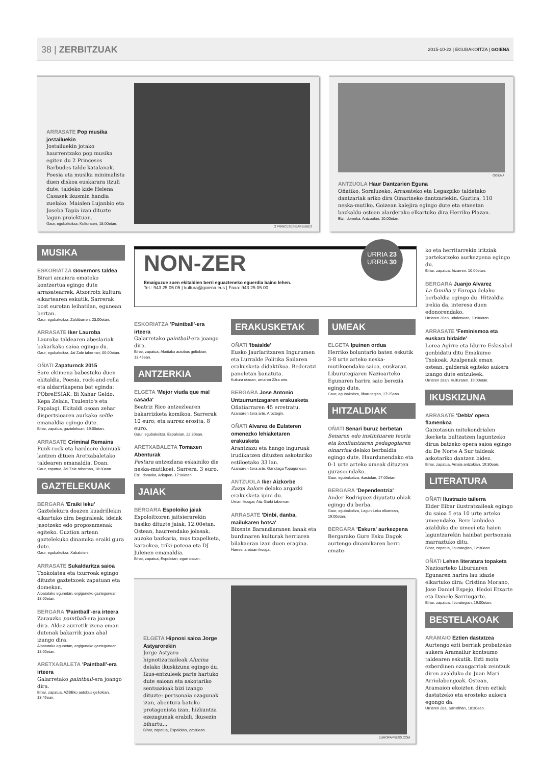38 | ZERBITZUAK
2015-10-23 | EGUBAKOITZA | GOIENA
ARRASATE Pop musika jostailuekin
Jostailuekin jotako haurrentzako pop musika egiten du 2 Princeses Barbudes talde katalanak. Poesia eta musika minimalista duen diskoa euskarara itzuli dute, taldeko kide Helena Casasek ikusmin handia zuelako. Maialen Lujanbio eta Joseba Tapia izan dituzte lagun proiektuan.
Gaur, egubakoitza, Kulturaten, 18:00etan.
2 PRINCESES BARBUDES
GOIENA
ANTZUOLA Haur Dantzarien Eguna
Oñatiko, Soraluzeko, Arrasateko eta Legazpiko taldetako dantzariak ariko dira Oinarineko dantzariekin. Guztira, 110 neska-mutiko. Goizean kalejira egingo dute eta etxeetan bazkaldu ostean alarderako elkartuko dira Herriko Plazan.
Etzi, domeka, Antzuolan, 10:00etan.
MUSIKA
ESKORIATZA Governors taldea
Birari amaiera emateko kontzertua egingo dute arrasatearrek, Atxorrotx kultura elkartearen eskutik. Sarrerak bost eurotan leihatilan, egunean bertan.
Gaur, egubakoitza, Zaldibarren, 23:00etan.
ARRASATE Iker Lauroba
Lauroba taldearen abeslariak bakarkako saioa egingo du.
Gaur, egubakoitza, Jai Zale tabernan, 00:00etan.
OÑATI Zapaturock 2015
Sare ekimena babestuko duen ekitaldia. Poesia, rock-and-rolla eta aldarrikapena bat eginda: PObreESIAK, Bi Xahar Geldo, Kepa Zelaia, Txulento's eta Papalagi. Ekitaldi osoan zehar dispertsioaren aurkako selfie emanaldia egingo dute.
Bihar, zapatua, gaztelekuan, 19:00etan.
ARRASATE Criminal Remains
Punk-rock eta hardcore doinuak lantzen dituen Aretxabaletako taldearen emanaldia. Doan.
Gaur, zapatua, Jai Zale tabernan, 18:30ean.
GAZTELEKUAK
BERGARA 'Eraiki leku'
Gaztelekura doazen kuadrillekin elkartuko dira begiraleak, ideiak jasotzeko edo proposamenak egiteko. Guztion artean gaztelekuko dinamika eraiki gura dute.
Gaur, egubakoitza, Xabaloten.
ARRASATE Sukaldaritza saioa
Txokolatea eta txurroak egingo dituzte gaztetxoek zapatuan eta domekan.
Aipatutako egunetan, ergiguneko gaztegunean, 18:00etan.
BERGARA 'Paintball'-era irteera
Zarauzko paintball-era joango dira. Aldez aurretik izena eman dutenak bakarrik joan ahal izango dira.
Aipatutako egunetan, ergiguneko gaztegunean, 18:00etan.
ARETXABALETA 'Paintball'-era irteera
Galarretako paintball-era joango dira.
Bihar, zapatua, AZBEko autobus geltokian, 13:45ean.
NON-ZER
URRIA 23
URRIA 30
Emaiguzue zuen ekitaldien berri eguazteneko eguerdia baino lehen.
Tel.: 943 25 05 05 | kultura@goiena.eus | Faxa: 943 25 05 00
ESKORIATZA 'Paintball'-era irteera
Galarretako paintball-era joango dira.
Bihar, zapatua, Akeitako autobus geltokian, 13:45ean.
ANTZERKIA
ELGETA 'Mejor viuda que mal casada'
Beatriz Rico antzezlearen bakarrizketa komikoa. Sarrerak 10 euro; eta aurrez erosita, 8 euro.
Gaur, egubakoitza, Espaloian, 22:30ean.
ARETXABALETA Tomaxen Abenturak
Festara antzezlana eskainiko die neska-mutikoei. Sarrera, 3 euro.
Etzi, domeka, Arkupen, 17:00etan.
JAIAK
BERGARA Espoloiko jaiak
Espoloitxoren jaitsierarekin hasiko dituzte jaiak, 12:00etan. Ostean, haurrendako jolasak, auzoko bazkaria, mus txapelketa, karaokea, triki-poteoa eta DJ Julenen emanaldia.
Bihar, zapatua, Espoloian, egun osoan.
ERAKUSKETAK
OÑATI 'Ibaialde'
Eusko Jaurlaritzaren Ingurumen eta Lurralde Politika Sailaren erakusketa didaktikoa. Bederatzi paneletan banatuta.
Kultura etxean, urriaren 22ra arte.
BERGARA Jose Antonio Untzurruntzagaren erakusketa
Oñatiarraren 45 erretratu.
Azaroaren 1era arte, Aroztegin.
OÑATI Alvarez de Eulateren omenezko lehiaketaren erakusketa
Arantzazu eta hango inguruak irudikatzen dituzten askotariko estiloetako 33 lan.
Azaroaren 1era arte, Gandiaga Topagunean.
ANTZUOLA Iker Aizkorbe
Zazpi kolore delako argazki erakusketa ipini du.
Urrian ikusgai, Aitz Garbi tabernan.
ARRASATE 'Dinbi, danba, mailukaren hotsa'
Bixente Barandiaranen lanak eta burdinaren kulturak herriaren bilakaeran izan duen eragina.
Harresi aretoan ikusgai.
UMEAK
ELGETA Ipuinen ordua
Herriko boluntario baten eskutik 3-8 urte arteko neska-mutikoendako saioa, euskaraz. Liburutegiaren Nazioarteko Egunaren harira saio berezia egingo dute.
Gaur, egubakoitza, liburutegian, 17:25ean.
HITZALDIAK
OÑATI Senari buruz berbetan
Senaren edo instintuaren teoria eta konfiantzaren pedagogiaren oinarriak delako berbaldia egingo dute. Haurdunendako eta 0-1 urte arteko umeak dituzten gurasoendako.
Gaur, egubakoitza, ikastolan, 17:00etan.
BERGARA 'Dependentzia'
Ander Rodriguez diputatu ohiak egingo du berba.
Gaur, egubakoitza, Lagun Leku elkartean, 19:00etan.
BERGARA 'Eskura' aurkezpena
Bergarako Gure Esku Dagok aurtengo dinamikaren berri emate-
ko eta herritarrekin iritziak partekatzeko aurkezpena egingo du.
Bihar, zapatua, Irizarren, 10:00etan.
BERGARA Juanjo Alvarez
La familia y Europa delako berbaldia egingo du. Hitzaldia irekia da, interesa duen edonorendako.
Urriaren 26an, udaletxean, 10:00etan.
ARRASATE 'Feminismoa eta euskara bidaide'
Lorea Agirre eta Idurre Eskisabel gonbidatu ditu Emakume Txokoak. Azalpenak eman ostean, galderak egiteko aukera izango dute entzuleek.
Urriaren 28an, Kulturaten, 19:00etan.
IKUSKIZUNA
ARRASATE 'Debla' opera flamenkoa
Gaixotasun mitokondrialen ikerketa bultzatzen laguntzeko dirua batzeko opera saioa egingo du De Norte A Sur taldeak askotariko dantzen bidez.
Bihar, zapatua, Amaia antzokian, 19:30ean.
LITERATURA
OÑATI Ilustrazio tailerra
Eider Eibar ilustratzaileak egingo du saioa 5 eta 10 urte arteko umeendako. Bere lanbidea azalduko die umeei eta haien laguntzarekin hainbat pertsonaia marraztuko ditu.
Bihar, zapatua, liburutegian, 12:30ean.
OÑATI Lehen literatura topaketa
Nazioarteko Liburuaren Egunaren harira lau idazle elkartuko dira: Cristina Morano, Jose Daniel Espejo, Hedoi Etxarte eta Danele Sarriugarte.
Bihar, zapatua, liburutegian, 19:00etan.
BESTELAKOAK
ARAMAIO Eztien dastatzea
Aurtengo ezti berriak probatzeko aukera Aramailur kontsumo taldearen eskutik. Ezti mota ezberdinen ezaugarriak zeintzuk diren azalduko du Juan Mari Arriolabengoak. Ostean, Aramaion ekoizten diren eztiak dastatzeko eta erosteko aukera egongo da.
Urriaren 28a, Sanstiñan, 18:30ean.
ELGETA Hipnosi saioa Jorge Astyarorekin
Jorge Astyaro hipnotizatzaileak Alucina delako ikuskizuna egingo du. Ikus-entzuleek parte hartuko dute saioan eta askotariko sentsazioak bizi izango dituzte: pertsonaia ezagunak izan, abentura bateko protagonista izan, hizkuntza ezezagunak erabili, ikusezin bihurtu...
Bihar, zapatua, Espaloian, 22:30ean.
EUROPAPRESS.COM